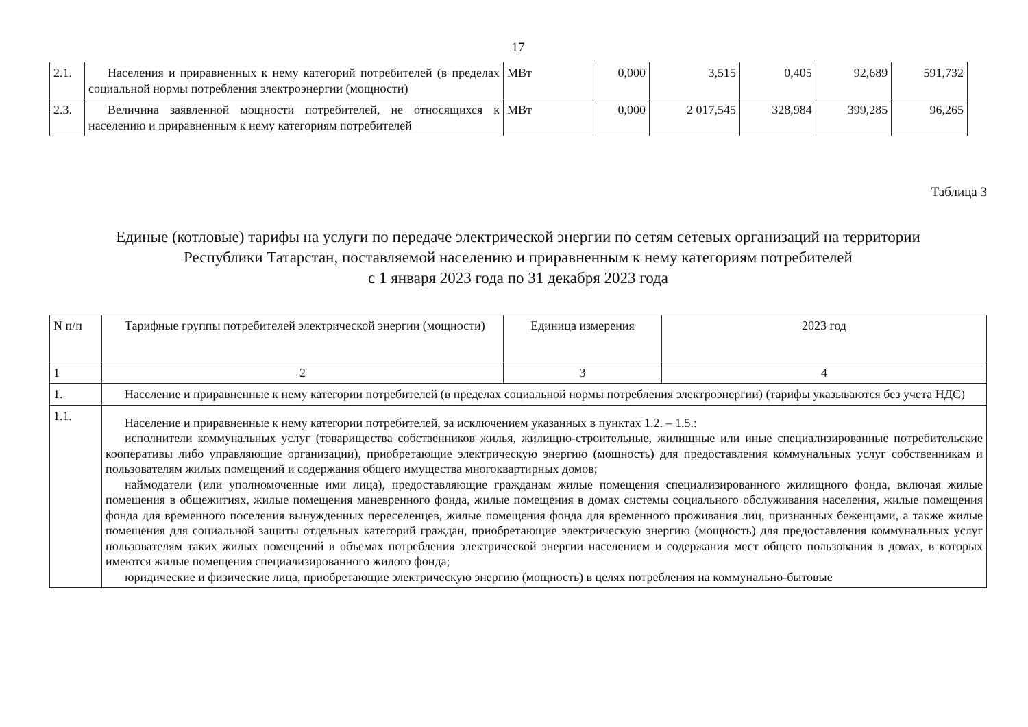17
| 2.1. | Населения и приравненных к нему категорий потребителей (в пределах социальной нормы потребления электроэнергии (мощности) | МВт | 0,000 | 3,515 | 0,405 | 92,689 | 591,732 |
| 2.3. | Величина заявленной мощности потребителей, не относящихся к населению и приравненным к нему категориям потребителей | МВт | 0,000 | 2 017,545 | 328,984 | 399,285 | 96,265 |
Таблица 3
Единые (котловые) тарифы на услуги по передаче электрической энергии по сетям сетевых организаций на территории
Республики Татарстан, поставляемой населению и приравненным к нему категориям потребителей
с 1 января 2023 года по 31 декабря 2023 года
| N п/п | Тарифные группы потребителей электрической энергии (мощности) | Единица измерения | 2023 год |
| 1 | 2 | 3 | 4 |
| 1. | Население и приравненные к нему категории потребителей (в пределах социальной нормы потребления электроэнергии) (тарифы указываются без учета НДС) | | |
| 1.1. | Население и приравненные к нему категории потребителей, за исключением указанных в пунктах 1.2. – 1.5.: исполнители коммунальных услуг (товарищества собственников жилья, жилищно-строительные, жилищные или иные специализированные потребительские кооперативы либо управляющие организации), приобретающие электрическую энергию (мощность) для предоставления коммунальных услуг собственникам и пользователям жилых помещений и содержания общего имущества многоквартирных домов; наймодатели (или уполномоченные ими лица), предоставляющие гражданам жилые помещения специализированного жилищного фонда, включая жилые помещения в общежитиях, жилые помещения маневренного фонда, жилые помещения в домах системы социального обслуживания населения, жилые помещения фонда для временного поселения вынужденных переселенцев, жилые помещения фонда для временного проживания лиц, признанных беженцами, а также жилые помещения для социальной защиты отдельных категорий граждан, приобретающие электрическую энергию (мощность) для предоставления коммунальных услуг пользователям таких жилых помещений в объемах потребления электрической энергии населением и содержания мест общего пользования в домах, в которых имеются жилые помещения специализированного жилого фонда; юридические и физические лица, приобретающие электрическую энергию (мощность) в целях потребления на коммунально-бытовые | | |